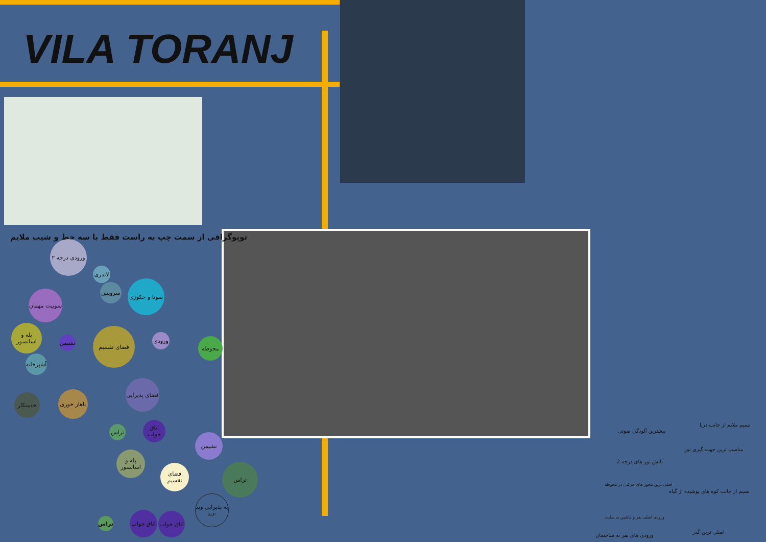VILA TORANJ
توپوگرافی از سمت چپ به راست فقط با سه خط و شیب ملایم
ورودی درجه ۲
لاندری
سوییت مهمان
سرویس
سونا و جکوزی
پله و اسانسور
نشیمن
فضای تقسیم
ورودی
محوطه
آشپزخانه
فضای پذیرایی
خدمتکار
ناهار خوری
تراس
اتاق خواب
نشیمن
پله و اسانسور
فضای تقسیم
تراس
به پذیرایی وید -دید
تراس
اتاق خواب
اتاق خواب
نسیم ملایم از جانب دریا
بیشترین آلودگی صوتی
مناسب ترین جهت گیری نور
تابش نور های درجه 2
اصلی ترین محور های حرکتی در محوطه
نسیم از جانب کوه های پوشیده از گیاه
ورودی اصلی نفر و ماشین به سایت
اصلی ترین گذر
ورودی های نفر به ساختمان